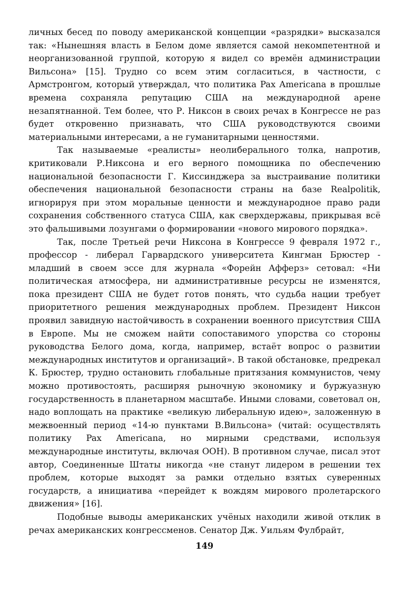личных бесед по поводу американской концепции «разрядки» высказался так: «Нынешняя власть в Белом доме является самой некомпетентной и неорганизованной группой, которую я видел со времён администрации Вильсона» [15]. Трудно со всем этим согласиться, в частности, с Армстронгом, который утверждал, что политика Pax Americana в прошлые времена сохраняла репутацию США на международной арене незапятнанной. Тем более, что Р. Никсон в своих речах в Конгрессе не раз будет откровенно признавать, что США руководствуются своими материальными интересами, а не гуманитарными ценностями.
Так называемые «реалисты» неолиберального толка, напротив, критиковали Р.Никсона и его верного помощника по обеспечению национальной безопасности Г. Киссинджера за выстраивание политики обеспечения национальной безопасности страны на базе Realpolitik, игнорируя при этом моральные ценности и международное право ради сохранения собственного статуса США, как сверхдержавы, прикрывая всё это фальшивыми лозунгами о формировании «нового мирового порядка».
Так, после Третьей речи Никсона в Конгрессе 9 февраля 1972 г., профессор - либерал Гарвардского университета Кингман Брюстер - младший в своем эссе для журнала «Форейн Афферз» сетовал: «Ни политическая атмосфера, ни административные ресурсы не изменятся, пока президент США не будет готов понять, что судьба нации требует приоритетного решения международных проблем. Президент Никсон проявил завидную настойчивость в сохранении военного присутствия США в Европе. Мы не сможем найти сопоставимого упорства со стороны руководства Белого дома, когда, например, встаёт вопрос о развитии международных институтов и организаций». В такой обстановке, предрекал К. Брюстер, трудно остановить глобальные притязания коммунистов, чему можно противостоять, расширяя рыночную экономику и буржуазную государственность в планетарном масштабе. Иными словами, советовал он, надо воплощать на практике «великую либеральную идею», заложенную в межвоенный период «14-ю пунктами В.Вильсона» (читай: осуществлять политику Pax Americana, но мирными средствами, используя международные институты, включая ООН). В противном случае, писал этот автор, Соединенные Штаты никогда «не станут лидером в решении тех проблем, которые выходят за рамки отдельно взятых суверенных государств, а инициатива «перейдет к вождям мирового пролетарского движения» [16].
Подобные выводы американских учёных находили живой отклик в речах американских конгрессменов. Сенатор Дж. Уильям Фулбрайт,
149